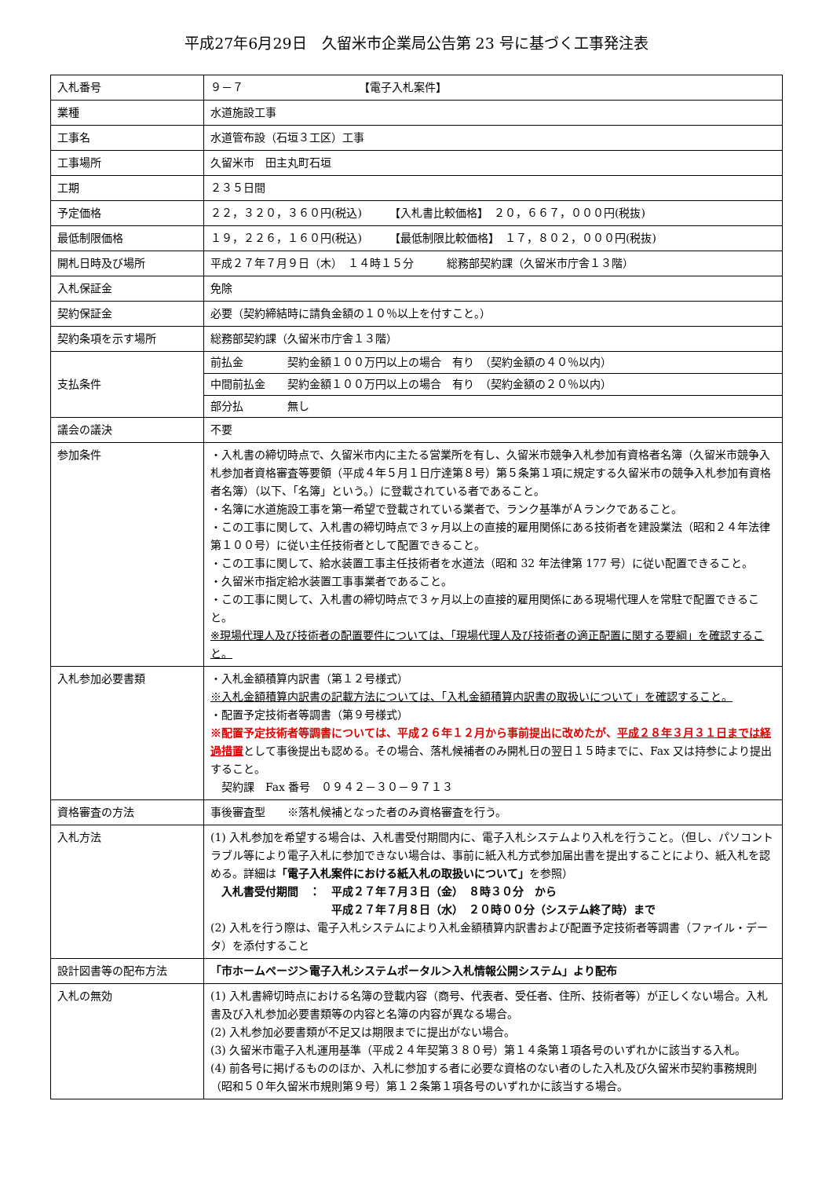平成27年6月29日　久留米市企業局公告第 23 号に基づく工事発注表
| 入札番号 | ９－７ 【電子入札案件】 |
| 業種 | 水道施設工事 |
| 工事名 | 水道管布設（石垣３工区）工事 |
| 工事場所 | 久留米市 田主丸町石垣 |
| 工期 | ２３５日間 |
| 予定価格 | ２２，３２０，３６０円(税込) 【入札書比較価格】 ２０，６６７，０００円(税抜) |
| 最低制限価格 | １９，２２６，１６０円(税込) 【最低制限比較価格】 １７，８０２，０００円(税抜) |
| 開札日時及び場所 | 平成２７年７月９日（木） １４時１５分 総務部契約課（久留米市庁舎１３階） |
| 入札保証金 | 免除 |
| 契約保証金 | 必要（契約締結時に請負金額の１０％以上を付すこと。） |
| 契約条項を示す場所 | 総務部契約課（久留米市庁舎１３階） |
| 支払条件 | 前払金 契約金額１００万円以上の場合 有り （契約金額の４０％以内） 中間前払金 契約金額１００万円以上の場合 有り （契約金額の２０％以内） 部分払 無し |
| 議会の議決 | 不要 |
| 参加条件 | ・入札書の締切時点で、久留米市内に主たる営業所を有し、久留米市競争入札参加有資格者名簿（久留米市競争入札参加者資格審査等要領（平成４年５月１日庁達第８号）第５条第１項に規定する久留米市の競争入札参加有資格者名簿）（以下、「名簿」という。）に登載されている者であること。 ・名簿に水道施設工事を第一希望で登載されている業者で、ランク基準がＡランクであること。 ・この工事に関して、入札書の締切時点で３ヶ月以上の直接的雇用関係にある技術者を建設業法（昭和２４年法律第１００号）に従い主任技術者として配置できること。 ・この工事に関して、給水装置工事主任技術者を水道法（昭和 32 年法律第 177 号）に従い配置できること。 ・久留米市指定給水装置工事事業者であること。 ・この工事に関して、入札書の締切時点で３ヶ月以上の直接的雇用関係にある現場代理人を常駐で配置できること。 ※現場代理人及び技術者の配置要件については、「現場代理人及び技術者の適正配置に関する要綱」を確認すること。 |
| 入札参加必要書類 | ・入札金額積算内訳書（第１２号様式） ※入札金額積算内訳書の記載方法については、「入札金額積算内訳書の取扱いについて」を確認すること。 ・配置予定技術者等調書（第９号様式） ※配置予定技術者等調書については、平成２６年１２月から事前提出に改めたが、 平成２８年３月３１日までは経過措置 として事後提出も認める。その場合、落札候補者のみ開札日の翌日１５時までに、Fax 又は持参により提出すること。 契約課 Fax 番号 ０９４２－３０－９７１３ |
| 資格審査の方法 | 事後審査型 ※落札候補となった者のみ資格審査を行う。 |
| 入札方法 | (1) 入札参加を希望する場合は、入札書受付期間内に、電子入札システムより入札を行うこと。（但し、パソコントラブル等により電子入札に参加できない場合は、事前に紙入札方式参加届出書を提出することにより、紙入札を認める。詳細は 「電子入札案件における紙入札の取扱いについて」 を参照） 入札書受付期間 ： 平成２７年７月３日（金） ８時３０分 から 平成２７年７月８日（水） ２０時００分（システム終了時）まで (2) 入札を行う際は、電子入札システムにより入札金額積算内訳書および配置予定技術者等調書（ファイル・データ）を添付すること |
| 設計図書等の配布方法 | 「市ホームページ＞電子入札システムポータル＞入札情報公開システム」より配布 |
| 入札の無効 | (1) 入札書締切時点における名簿の登載内容（商号、代表者、受任者、住所、技術者等）が正しくない場合。入札書及び入札参加必要書類等の内容と名簿の内容が異なる場合。 (2) 入札参加必要書類が不足又は期限までに提出がない場合。 (3) 久留米市電子入札運用基準（平成２４年契第３８０号）第１４条第１項各号のいずれかに該当する入札。 (4) 前各号に掲げるもののほか、入札に参加する者に必要な資格のない者のした入札及び久留米市契約事務規則（昭和５０年久留米市規則第９号）第１２条第１項各号のいずれかに該当する場合。 |